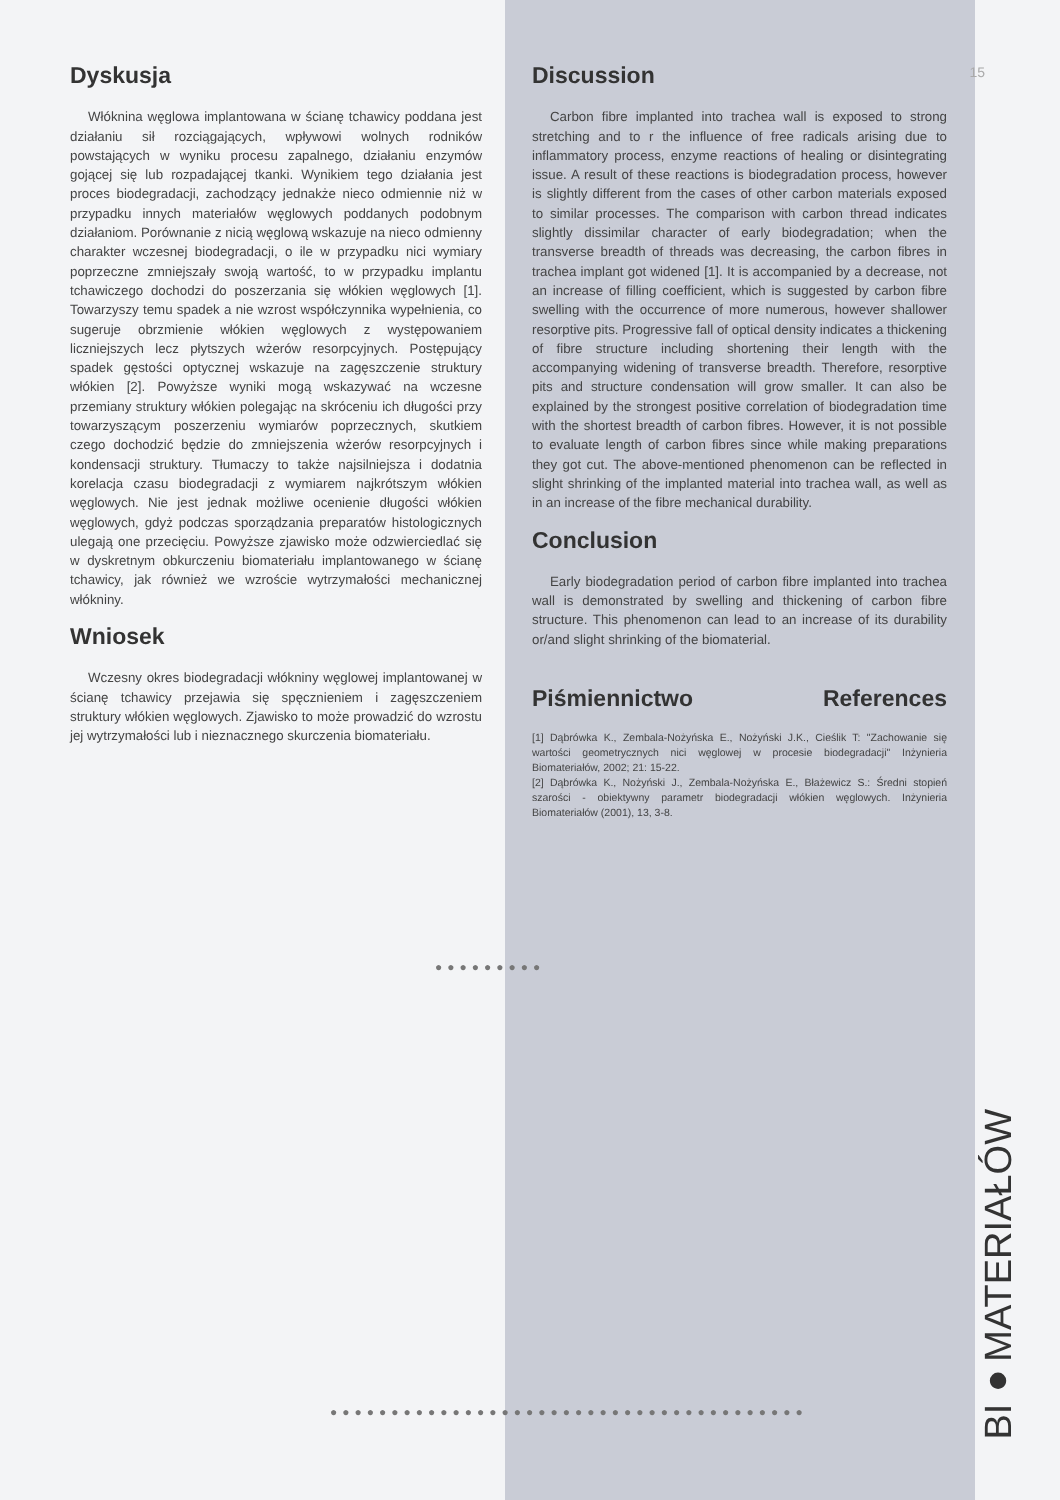15
Dyskusja
Włóknina węglowa implantowana w ścianę tchawicy poddana jest działaniu sił rozciągających, wpływowi wolnych rodników powstających w wyniku procesu zapalnego, działaniu enzymów gojącej się lub rozpadającej tkanki. Wynikiem tego działania jest proces biodegradacji, zachodzący jednakże nieco odmiennie niż w przypadku innych materiałów węglowych poddanych podobnym działaniom. Porównanie z nicią węglową wskazuje na nieco odmienny charakter wczesnej biodegradacji, o ile w przypadku nici wymiary poprzeczne zmniejszały swoją wartość, to w przypadku implantu tchawiczego dochodzi do poszerzania się włókien węglowych [1]. Towarzyszy temu spadek a nie wzrost współczynnika wypełnienia, co sugeruje obrzmienie włókien węglowych z występowaniem liczniejszych lecz płytszych wżerów resorpcyjnych. Postępujący spadek gęstości optycznej wskazuje na zagęszczenie struktury włókien [2]. Powyższe wyniki mogą wskazywać na wczesne przemiany struktury włókien polegając na skróceniu ich długości przy towarzyszącym poszerzeniu wymiarów poprzecznych, skutkiem czego dochodzić będzie do zmniejszenia wżerów resorpcyjnych i kondensacji struktury. Tłumaczy to także najsilniejsza i dodatnia korelacja czasu biodegradacji z wymiarem najkrótszym włókien węglowych. Nie jest jednak możliwe ocenienie długości włókien węglowych, gdyż podczas sporządzania preparatów histologicznych ulegają one przecięciu. Powyższe zjawisko może odzwierciedlać się w dyskretnym obkurczeniu biomateriału implantowanego w ścianę tchawicy, jak również we wzroście wytrzymałości mechanicznej włókniny.
Wniosek
Wczesny okres biodegradacji włókniny węglowej implantowanej w ścianę tchawicy przejawia się spęcznieniem i zagęszczeniem struktury włókien węglowych. Zjawisko to może prowadzić do wzrostu jej wytrzymałości lub i nieznacznego skurczenia biomateriału.
Discussion
Carbon fibre implanted into trachea wall is exposed to strong stretching and to r the influence of free radicals arising due to inflammatory process, enzyme reactions of healing or disintegrating issue. A result of these reactions is biodegradation process, however is slightly different from the cases of other carbon materials exposed to similar processes. The comparison with carbon thread indicates slightly dissimilar character of early biodegradation; when the transverse breadth of threads was decreasing, the carbon fibres in trachea implant got widened [1]. It is accompanied by a decrease, not an increase of filling coefficient, which is suggested by carbon fibre swelling with the occurrence of more numerous, however shallower resorptive pits. Progressive fall of optical density indicates a thickening of fibre structure including shortening their length with the accompanying widening of transverse breadth. Therefore, resorptive pits and structure condensation will grow smaller. It can also be explained by the strongest positive correlation of biodegradation time with the shortest breadth of carbon fibres. However, it is not possible to evaluate length of carbon fibres since while making preparations they got cut. The above-mentioned phenomenon can be reflected in slight shrinking of the implanted material into trachea wall, as well as in an increase of the fibre mechanical durability.
Conclusion
Early biodegradation period of carbon fibre implanted into trachea wall is demonstrated by swelling and thickening of carbon fibre structure. This phenomenon can lead to an increase of its durability or/and slight shrinking of the biomaterial.
Piśmiennictwo References
[1] Dąbrówka K., Zembala-Nożyńska E., Nożyński J.K., Cieślik T: "Zachowanie się wartości geometrycznych nici węglowej w procesie biodegradacji" Inżynieria Biomateriałów, 2002; 21: 15-22.
[2] Dąbrówka K., Nożyński J., Zembala-Nożyńska E., Błażewicz S.: Średni stopień szarości - obiektywny parametr biodegradacji włókien węglowych. Inżynieria Biomateriałów (2001), 13, 3-8.
●●●●●●●●●
●●●●●●●●●●●●●●●●●●●●●●●●●●●●●●●●●●●●●●●
BI●MATERIAŁÓW